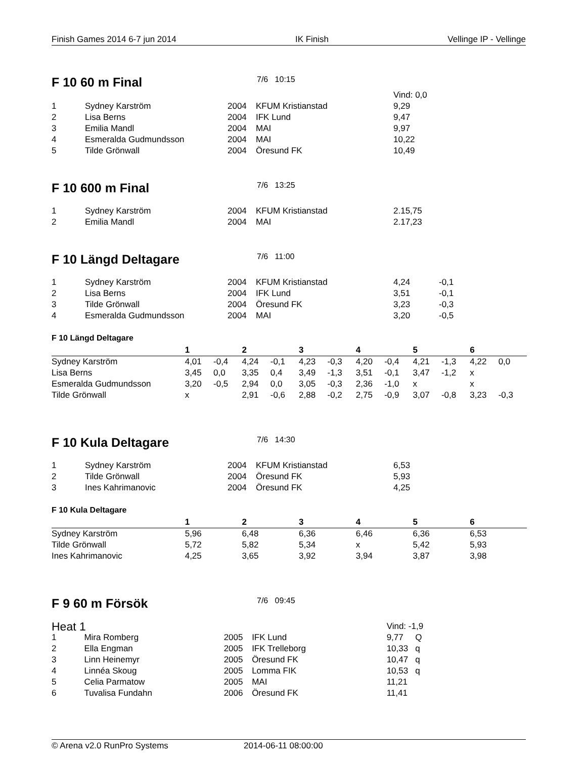Finish Games 2014 6-7 jun 2014 IK Finish Vellinge IP - Vellinge
F 10 60 m Final
7/6 10:15
| | | | | Vind: 0,0 |
| 1 | Sydney Karström | 2004 | KFUM Kristianstad | 9,29 |
| 2 | Lisa Berns | 2004 | IFK Lund | 9,47 |
| 3 | Emilia Mandl | 2004 | MAI | 9,97 |
| 4 | Esmeralda Gudmundsson | 2004 | MAI | 10,22 |
| 5 | Tilde Grönwall | 2004 | Öresund FK | 10,49 |
F 10 600 m Final
7/6 13:25
| 1 | Sydney Karström | 2004 | KFUM Kristianstad | 2.15,75 |
| 2 | Emilia Mandl | 2004 | MAI | 2.17,23 |
F 10 Längd Deltagare
7/6 11:00
| 1 | Sydney Karström | 2004 | KFUM Kristianstad | 4,24 | -0,1 |
| 2 | Lisa Berns | 2004 | IFK Lund | 3,51 | -0,1 |
| 3 | Tilde Grönwall | 2004 | Öresund FK | 3,23 | -0,3 |
| 4 | Esmeralda Gudmundsson | 2004 | MAI | 3,20 | -0,5 |
F 10 Längd Deltagare
| | 1 | | 2 | | 3 | | 4 | | 5 | | 6 | |
| --- | --- | --- | --- | --- | --- | --- | --- | --- | --- | --- | --- | --- |
| Sydney Karström | 4,01 | -0,4 | 4,24 | -0,1 | 4,23 | -0,3 | 4,20 | -0,4 | 4,21 | -1,3 | 4,22 | 0,0 |
| Lisa Berns | 3,45 | 0,0 | 3,35 | 0,4 | 3,49 | -1,3 | 3,51 | -0,1 | 3,47 | -1,2 | x | |
| Esmeralda Gudmundsson | 3,20 | -0,5 | 2,94 | 0,0 | 3,05 | -0,3 | 2,36 | -1,0 | x | | x | |
| Tilde Grönwall | x | | 2,91 | -0,6 | 2,88 | -0,2 | 2,75 | -0,9 | 3,07 | -0,8 | 3,23 | -0,3 |
F 10 Kula Deltagare
7/6 14:30
| 1 | Sydney Karström | 2004 | KFUM Kristianstad | 6,53 |
| 2 | Tilde Grönwall | 2004 | Öresund FK | 5,93 |
| 3 | Ines Kahrimanovic | 2004 | Öresund FK | 4,25 |
F 10 Kula Deltagare
| | 1 | | 2 | | 3 | | 4 | | 5 | | 6 | |
| --- | --- | --- | --- | --- | --- | --- | --- | --- | --- | --- | --- | --- |
| Sydney Karström | 5,96 | | 6,48 | | 6,36 | | 6,46 | | 6,36 | | 6,53 | |
| Tilde Grönwall | 5,72 | | 5,82 | | 5,34 | | x | | 5,42 | | 5,93 | |
| Ines Kahrimanovic | 4,25 | | 3,65 | | 3,92 | | 3,94 | | 3,87 | | 3,98 | |
F 9 60 m Försök
7/6 09:45
| Heat 1 | | | | Vind: -1,9 |
| 1 | Mira Romberg | 2005 | IFK Lund | 9,77 Q |
| 2 | Ella Engman | 2005 | IFK Trelleborg | 10,33 q |
| 3 | Linn Heinemyr | 2005 | Öresund FK | 10,47 q |
| 4 | Linnéa Skoug | 2005 | Lomma FIK | 10,53 q |
| 5 | Celia Parmatow | 2005 | MAI | 11,21 |
| 6 | Tuvalisa Fundahn | 2006 | Öresund FK | 11,41 |
© Arena v2.0 RunPro Systems 2014-06-11 08:00:00